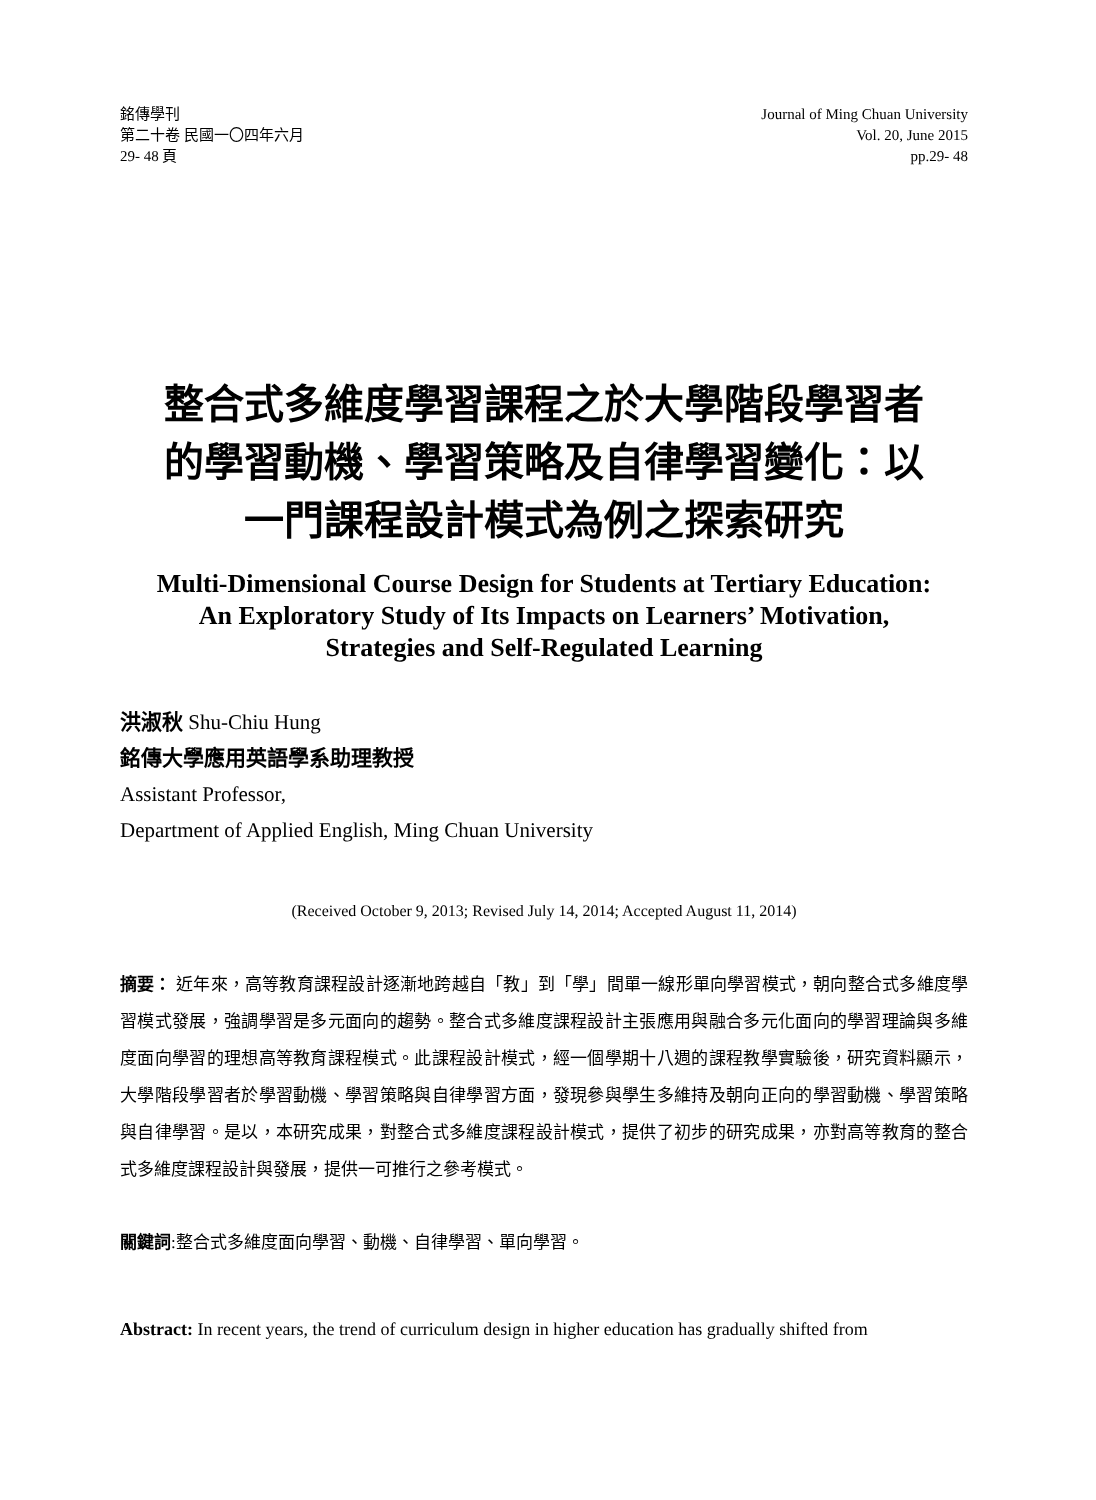銘傳學刊
第二十卷 民國一〇四年六月
29- 48 頁
Journal of Ming Chuan University
Vol. 20, June 2015
pp.29- 48
整合式多維度學習課程之於大學階段學習者
的學習動機、學習策略及自律學習變化：以
一門課程設計模式為例之探索研究
Multi-Dimensional Course Design for Students at Tertiary Education:
An Exploratory Study of Its Impacts on Learners’ Motivation,
Strategies and Self-Regulated Learning
洪淑秋 Shu-Chiu Hung
銘傳大學應用英語學系助理教授
Assistant Professor,
Department of Applied English, Ming Chuan University
(Received October 9, 2013; Revised July 14, 2014; Accepted August 11, 2014)
摘要： 近年來，高等教育課程設計逐漸地跨越自「教」到「學」間單一線形單向學習模式，朝向整合式多維度學習模式發展，強調學習是多元面向的趨勢。整合式多維度課程設計主張應用與融合多元化面向的學習理論與多維度面向學習的理想高等教育課程模式。此課程設計模式，經一個學期十八週的課程教學實驗後，研究資料顯示，大學階段學習者於學習動機、學習策略與自律學習方面，發現參與學生多維持及朝向正向的學習動機、學習策略與自律學習。是以，本研究成果，對整合式多維度課程設計模式，提供了初步的研究成果，亦對高等教育的整合式多維度課程設計與發展，提供一可推行之參考模式。
關鍵詞:整合式多維度面向學習、動機、自律學習、單向學習。
Abstract: In recent years, the trend of curriculum design in higher education has gradually shifted from